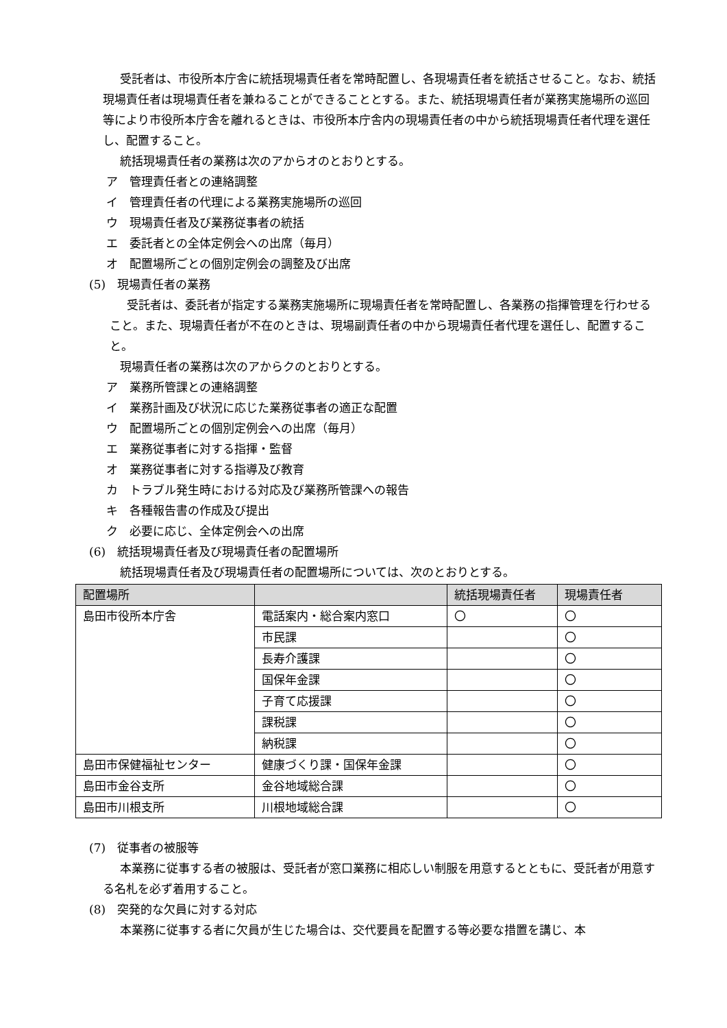受託者は、市役所本庁舎に統括現場責任者を常時配置し、各現場責任者を統括させること。なお、統括現場責任者は現場責任者を兼ねることができることとする。また、統括現場責任者が業務実施場所の巡回等により市役所本庁舎を離れるときは、市役所本庁舎内の現場責任者の中から統括現場責任者代理を選任し、配置すること。
統括現場責任者の業務は次のアからオのとおりとする。
ア　管理責任者との連絡調整
イ　管理責任者の代理による業務実施場所の巡回
ウ　現場責任者及び業務従事者の統括
エ　委託者との全体定例会への出席（毎月）
オ　配置場所ごとの個別定例会の調整及び出席
(5)　現場責任者の業務
受託者は、委託者が指定する業務実施場所に現場責任者を常時配置し、各業務の指揮管理を行わせること。また、現場責任者が不在のときは、現場副責任者の中から現場責任者代理を選任し、配置すること。
現場責任者の業務は次のアからクのとおりとする。
ア　業務所管課との連絡調整
イ　業務計画及び状況に応じた業務従事者の適正な配置
ウ　配置場所ごとの個別定例会への出席（毎月）
エ　業務従事者に対する指揮・監督
オ　業務従事者に対する指導及び教育
カ　トラブル発生時における対応及び業務所管課への報告
キ　各種報告書の作成及び提出
ク　必要に応じ、全体定例会への出席
(6)　統括現場責任者及び現場責任者の配置場所
統括現場責任者及び現場責任者の配置場所については、次のとおりとする。
| 配置場所 | | 統括現場責任者 | 現場責任者 |
| --- | --- | --- | --- |
| 島田市役所本庁舎 | 電話案内・総合案内窓口 | 〇 | 〇 |
| | 市民課 | | 〇 |
| | 長寿介護課 | | 〇 |
| | 国保年金課 | | 〇 |
| | 子育て応援課 | | 〇 |
| | 課税課 | | 〇 |
| | 納税課 | | 〇 |
| 島田市保健福祉センター | 健康づくり課・国保年金課 | | 〇 |
| 島田市金谷支所 | 金谷地域総合課 | | 〇 |
| 島田市川根支所 | 川根地域総合課 | | 〇 |
(7)　従事者の被服等
本業務に従事する者の被服は、受託者が窓口業務に相応しい制服を用意するとともに、受託者が用意する名札を必ず着用すること。
(8)　突発的な欠員に対する対応
本業務に従事する者に欠員が生じた場合は、交代要員を配置する等必要な措置を講じ、本